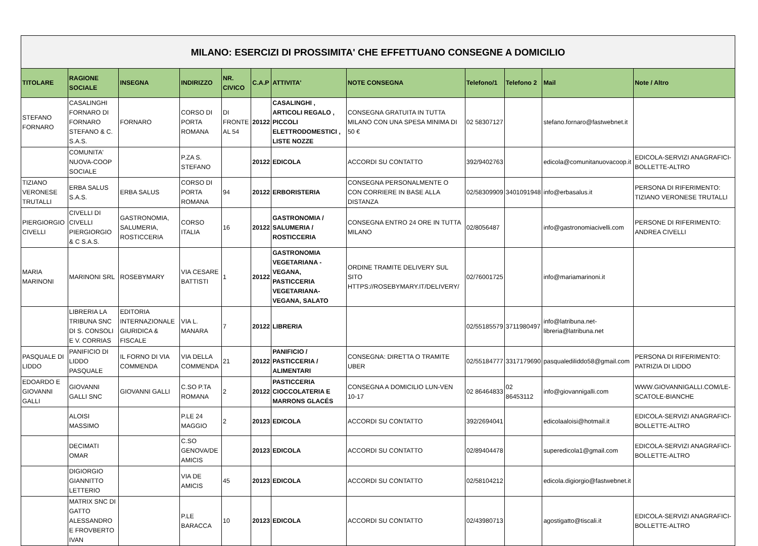| MILANO: ESERCIZI DI PROSSIMITA' CHE EFFETTUANO CONSEGNE A DOMICILIO | | | | | | | | | | | |
| TITOLARE | RAGIONE SOCIALE | INSEGNA | INDIRIZZO | NR. CIVICO | C.A.P | ATTIVITA' | NOTE CONSEGNA | Telefono/1 | Telefono 2 | Mail | Note / Altro |
| STEFANO FORNARO | CASALINGHI FORNARO DI FORNARO STEFANO & C. S.A.S. | FORNARO | CORSO DI PORTA ROMANA | DI FRONTE AL 54 | 20122 | CASALINGHI , ARTICOLI REGALO , PICCOLI ELETTRODOMESTICI , LISTE NOZZE | CONSEGNA GRATUITA IN TUTTA MILANO CON UNA SPESA MINIMA DI 50 € | 02 58307127 | | stefano.fornaro@fastwebnet.it | |
| | COMUNITA' NUOVA-COOP SOCIALE | | P.ZA S. STEFANO | | 20122 | EDICOLA | ACCORDI SU CONTATTO | 392/9402763 | | edicola@comunitanuovacoop.it | EDICOLA-SERVIZI ANAGRAFICI-BOLLETTE-ALTRO |
| TIZIANO VERONESE TRUTALLI | ERBA SALUS S.A.S. | ERBA SALUS | CORSO DI PORTA ROMANA | 94 | 20122 | ERBORISTERIA | CONSEGNA PERSONALMENTE O CON CORRIERE IN BASE ALLA DISTANZA | 02/58309909 | 3401091948 | info@erbasalus.it | PERSONA DI RIFERIMENTO: TIZIANO VERONESE TRUTALLI |
| PIERGIORGIO CIVELLI | CIVELLI DI CIVELLI PIERGIORGIO & C S.A.S. | GASTRONOMIA, SALUMERIA, ROSTICCERIA | CORSO ITALIA | 16 | 20122 | GASTRONOMIA / SALUMERIA / ROSTICCERIA | CONSEGNA ENTRO 24 ORE IN TUTTA MILANO | 02/8056487 | | info@gastronomiacivelli.com | PERSONE DI RIFERIMENTO: ANDREA CIVELLI |
| MARIA MARINONI | MARINONI SRL | ROSEBYMARY | VIA CESARE BATTISTI | 1 | 20122 | GASTRONOMIA VEGETARIANA -VEGANA, PASTICCERIA VEGETARIANA-VEGANA, SALATO | ORDINE TRAMITE DELIVERY SUL SITO HTTPS://ROSEBYMARY.IT/DELIVERY/ | 02/76001725 | | info@mariamarinoni.it | |
| | LIBRERIA LA TRIBUNA SNC DI S. CONSOLI E V. CORRIAS | EDITORIA INTERNAZIONALE GIURIDICA & FISCALE | VIA L. MANARA | 7 | 20122 | LIBRERIA | | 02/55185579 | 3711980497 | info@latribuna.net-libreria@latribuna.net | |
| PASQUALE DI LIDDO | PANIFICIO DI LIDDO PASQUALE | IL FORNO DI VIA COMMENDA | VIA DELLA COMMENDA | 21 | 20122 | PANIFICIO / PASTICCERIA / ALIMENTARI | CONSEGNA: DIRETTA O TRAMITE UBER | 02/55184777 | 3317179690 | pasqualediliddo58@gmail.com | PERSONA DI RIFERIMENTO: PATRIZIA DI LIDDO |
| EDOARDO E GIOVANNI GALLI | GIOVANNI GALLI SNC | GIOVANNI GALLI | C.SO P.TA ROMANA | 2 | 20122 | PASTICCERIA CIOCCOLATERIA E MARRONS GLACÉS | CONSEGNA A DOMICILIO LUN-VEN 10-17 | 02 86464833 | 02 86453112 | info@giovannigalli.com | WWW.GIOVANNIGALLI.COM/LE-SCATOLE-BIANCHE |
| | ALOISI MASSIMO | | P.LE 24 MAGGIO | 2 | 20123 | EDICOLA | ACCORDI SU CONTATTO | 392/2694041 | | edicolaaloisi@hotmail.it | EDICOLA-SERVIZI ANAGRAFICI-BOLLETTE-ALTRO |
| | DECIMATI OMAR | | C.SO GENOVA/DE AMICIS | | 20123 | EDICOLA | ACCORDI SU CONTATTO | 02/89404478 | | superedicola1@gmail.com | EDICOLA-SERVIZI ANAGRAFICI-BOLLETTE-ALTRO |
| | DIGIORGIO GIANNITTO LETTERIO | | VIA DE AMICIS | 45 | 20123 | EDICOLA | ACCORDI SU CONTATTO | 02/58104212 | | edicola.digiorgio@fastwebnet.it | |
| | MATRIX SNC DI GATTO ALESSANDRO E FROVBERTO IVAN | | P.LE BARACCA | 10 | 20123 | EDICOLA | ACCORDI SU CONTATTO | 02/43980713 | | agostigatto@tiscali.it | EDICOLA-SERVIZI ANAGRAFICI-BOLLETTE-ALTRO |